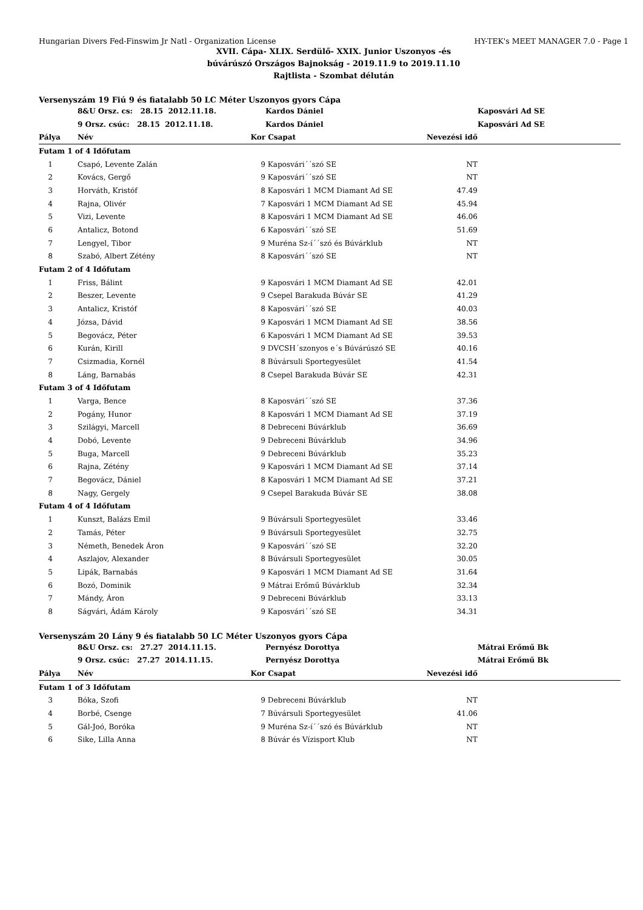Hungarian Divers Fed-Finswim Jr Natl - Organization License HY-TEK's MEET MANAGER 7.0 - Page 1
XVII. Cápa- XLIX. Serdülő- XXIX. Junior Uszonyos -és
búvárúszó Országos Bajnokság - 2019.11.9 to 2019.11.10
Rajtlista - Szombat délután
Versenyszám 19 Fiú 9 és fiatalabb 50 LC Méter Uszonyos gyors Cápa
| | 8&U Orsz. cs: 28.15 2012.11.18. | | Kardos Dániel | | Kaposvári Ad SE |
| | 9 Orsz. csúc: 28.15 2012.11.18. | | Kardos Dániel | | Kaposvári Ad SE |
| Pálya | Név | Kor | Csapat | Nevezési idő | |
| Futam 1 of 4 Időfutam | | | | | |
| 1 | Csapó, Levente Zalán | 9 | Kaposvári´´szó SE | NT | |
| 2 | Kovács, Gergő | 9 | Kaposvári´´szó SE | NT | |
| 3 | Horváth, Kristóf | 8 | Kaposvári 1 MCM Diamant Ad SE | 47.49 | |
| 4 | Rajna, Olivér | 7 | Kaposvári 1 MCM Diamant Ad SE | 45.94 | |
| 5 | Vizi, Levente | 8 | Kaposvári 1 MCM Diamant Ad SE | 46.06 | |
| 6 | Antalicz, Botond | 6 | Kaposvári´´szó SE | 51.69 | |
| 7 | Lengyel, Tibor | 9 | Muréna Sz-í´´szó és Búvárklub | NT | |
| 8 | Szabó, Albert Zétény | 8 | Kaposvári´´szó SE | NT | |
| Futam 2 of 4 Időfutam | | | | | |
| 1 | Friss, Bálint | 9 | Kaposvári 1 MCM Diamant Ad SE | 42.01 | |
| 2 | Beszer, Levente | 9 | Csepel Barakuda Búvár SE | 41.29 | |
| 3 | Antalicz, Kristóf | 8 | Kaposvári´´szó SE | 40.03 | |
| 4 | Józsa, Dávid | 9 | Kaposvári 1 MCM Diamant Ad SE | 38.56 | |
| 5 | Begovácz, Péter | 6 | Kaposvári 1 MCM Diamant Ad SE | 39.53 | |
| 6 | Kurán, Kirill | 9 | DVCSH´szonyos e´s Búvárúszó SE | 40.16 | |
| 7 | Csizmadia, Kornél | 8 | Búvársuli Sportegyesület | 41.54 | |
| 8 | Láng, Barnabás | 8 | Csepel Barakuda Búvár SE | 42.31 | |
| Futam 3 of 4 Időfutam | | | | | |
| 1 | Varga, Bence | 8 | Kaposvári´´szó SE | 37.36 | |
| 2 | Pogány, Hunor | 8 | Kaposvári 1 MCM Diamant Ad SE | 37.19 | |
| 3 | Szilágyi, Marcell | 8 | Debreceni Búvárklub | 36.69 | |
| 4 | Dobó, Levente | 9 | Debreceni Búvárklub | 34.96 | |
| 5 | Buga, Marcell | 9 | Debreceni Búvárklub | 35.23 | |
| 6 | Rajna, Zétény | 9 | Kaposvári 1 MCM Diamant Ad SE | 37.14 | |
| 7 | Begovácz, Dániel | 8 | Kaposvári 1 MCM Diamant Ad SE | 37.21 | |
| 8 | Nagy, Gergely | 9 | Csepel Barakuda Búvár SE | 38.08 | |
| Futam 4 of 4 Időfutam | | | | | |
| 1 | Kunszt, Balázs Emil | 9 | Búvársuli Sportegyesület | 33.46 | |
| 2 | Tamás, Péter | 9 | Búvársuli Sportegyesület | 32.75 | |
| 3 | Németh, Benedek Áron | 9 | Kaposvári´´szó SE | 32.20 | |
| 4 | Aszlajov, Alexander | 8 | Búvársuli Sportegyesület | 30.05 | |
| 5 | Lipák, Barnabás | 9 | Kaposvári 1 MCM Diamant Ad SE | 31.64 | |
| 6 | Bozó, Dominik | 9 | Mátrai Erőmű Búvárklub | 32.34 | |
| 7 | Mándy, Áron | 9 | Debreceni Búvárklub | 33.13 | |
| 8 | Ságvári, Ádám Károly | 9 | Kaposvári´´szó SE | 34.31 | |
Versenyszám 20 Lány 9 és fiatalabb 50 LC Méter Uszonyos gyors Cápa
| | 8&U Orsz. cs: 27.27 2014.11.15. | | Pernyész Dorottya | | Mátrai Erőmű Bk |
| | 9 Orsz. csúc: 27.27 2014.11.15. | | Pernyész Dorottya | | Mátrai Erőmű Bk |
| Pálya | Név | Kor | Csapat | Nevezési idő | |
| Futam 1 of 3 Időfutam | | | | | |
| 3 | Bóka, Szofi | 9 | Debreceni Búvárklub | NT | |
| 4 | Borbé, Csenge | 7 | Búvársuli Sportegyesület | 41.06 | |
| 5 | Gál-Joó, Boróka | 9 | Muréna Sz-í´´szó és Búvárklub | NT | |
| 6 | Sike, Lilla Anna | 8 | Búvár és Vízisport Klub | NT | |